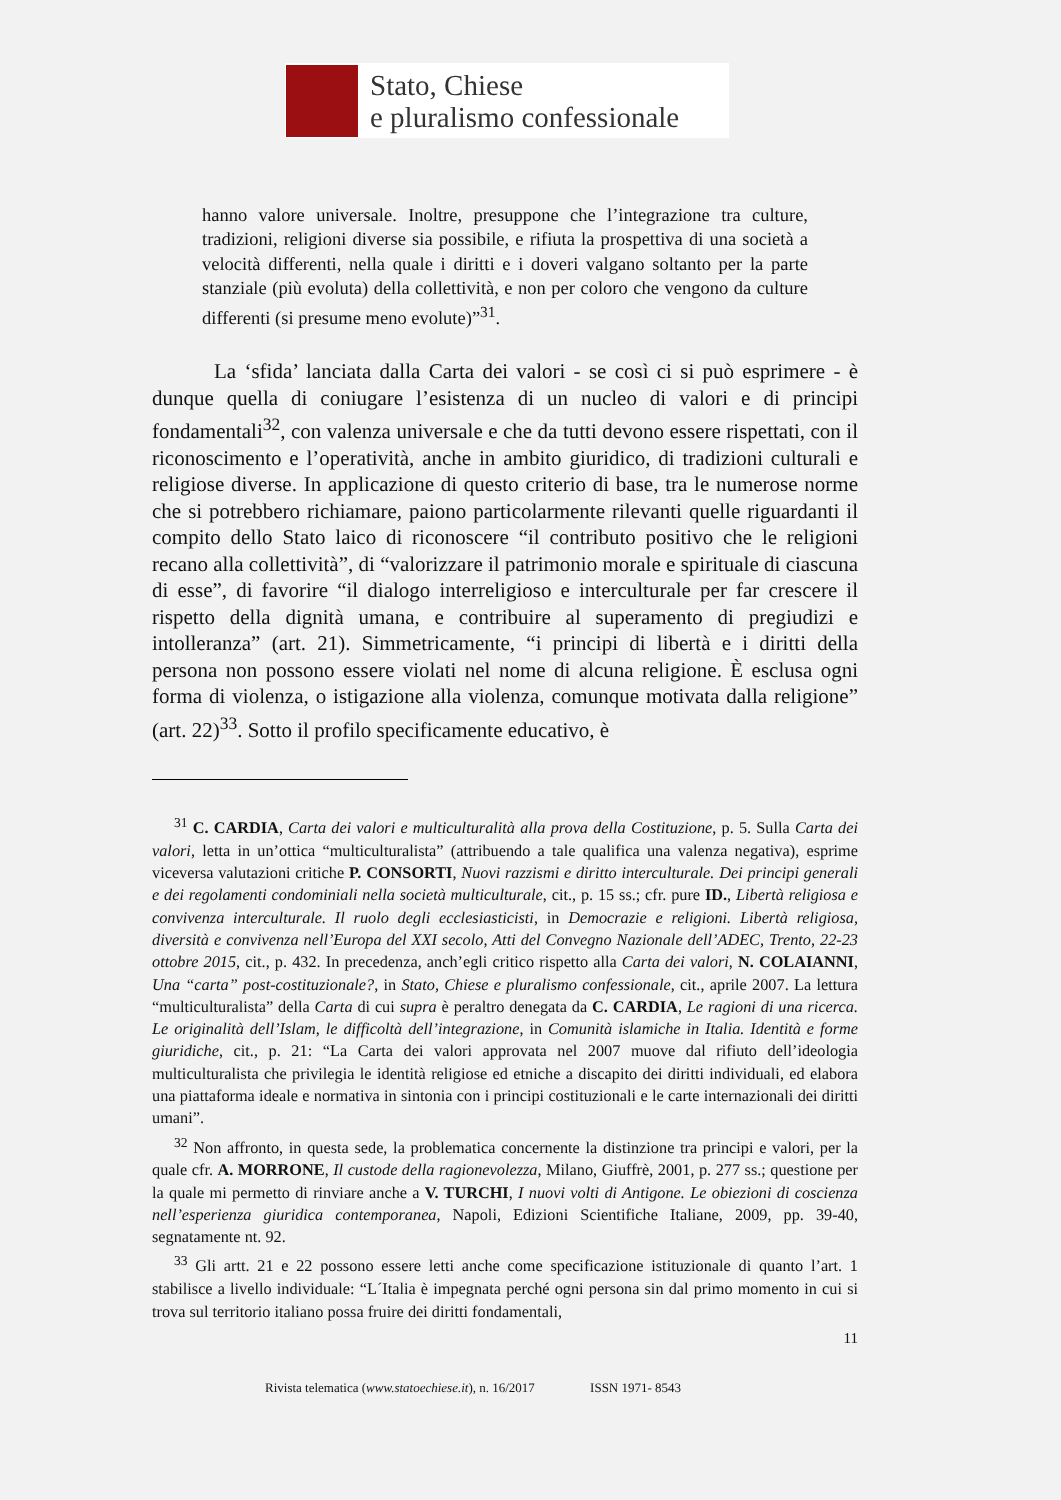Stato, Chiese
e pluralismo confessionale
hanno valore universale. Inoltre, presuppone che l’integrazione tra culture, tradizioni, religioni diverse sia possibile, e rifiuta la prospettiva di una società a velocità differenti, nella quale i diritti e i doveri valgano soltanto per la parte stanziale (più evoluta) della collettività, e non per coloro che vengono da culture differenti (si presume meno evolute)”<sup>31</sup>.
La ‘sfida’ lanciata dalla Carta dei valori - se così ci si può esprimere - è dunque quella di coniugare l’esistenza di un nucleo di valori e di principi fondamentali<sup>32</sup>, con valenza universale e che da tutti devono essere rispettati, con il riconoscimento e l’operatività, anche in ambito giuridico, di tradizioni culturali e religiose diverse. In applicazione di questo criterio di base, tra le numerose norme che si potrebbero richiamare, paiono particolarmente rilevanti quelle riguardanti il compito dello Stato laico di riconoscere “il contributo positivo che le religioni recano alla collettività”, di “valorizzare il patrimonio morale e spirituale di ciascuna di esse”, di favorire “il dialogo interreligioso e interculturale per far crescere il rispetto della dignità umana, e contribuire al superamento di pregiudizi e intolleranza” (art. 21). Simmetricamente, “i principi di libertà e i diritti della persona non possono essere violati nel nome di alcuna religione. È esclusa ogni forma di violenza, o istigazione alla violenza, comunque motivata dalla religione” (art. 22)<sup>33</sup>. Sotto il profilo specificamente educativo, è
<sup>31</sup> C. CARDIA, Carta dei valori e multiculturalità alla prova della Costituzione, p. 5. Sulla Carta dei valori, letta in un’ottica “multiculturalista” (attribuendo a tale qualifica una valenza negativa), esprime viceversa valutazioni critiche P. CONSORTI, Nuovi razzismi e diritto interculturale. Dei principi generali e dei regolamenti condominiali nella società multiculturale, cit., p. 15 ss.; cfr. pure ID., Libertà religiosa e convivenza interculturale. Il ruolo degli ecclesiasticisti, in Democrazie e religioni. Libertà religiosa, diversità e convivenza nell’Europa del XXI secolo, Atti del Convegno Nazionale dell’ADEC, Trento, 22-23 ottobre 2015, cit., p. 432. In precedenza, anch’egli critico rispetto alla Carta dei valori, N. COLAIANNI, Una “carta” post-costituzionale?, in Stato, Chiese e pluralismo confessionale, cit., aprile 2007. La lettura “multiculturalista” della Carta di cui supra è peraltro denegata da C. CARDIA, Le ragioni di una ricerca. Le originalità dell’Islam, le difficoltà dell’integrazione, in Comunità islamiche in Italia. Identità e forme giuridiche, cit., p. 21: “La Carta dei valori approvata nel 2007 muove dal rifiuto dell’ideologia multiculturalista che privilegia le identità religiose ed etniche a discapito dei diritti individuali, ed elabora una piattaforma ideale e normativa in sintonia con i principi costituzionali e le carte internazionali dei diritti umani”.
<sup>32</sup> Non affronto, in questa sede, la problematica concernente la distinzione tra principi e valori, per la quale cfr. A. MORRONE, Il custode della ragionevolezza, Milano, Giuffrè, 2001, p. 277 ss.; questione per la quale mi permetto di rinviare anche a V. TURCHI, I nuovi volti di Antigone. Le obiezioni di coscienza nell’esperienza giuridica contemporanea, Napoli, Edizioni Scientifiche Italiane, 2009, pp. 39-40, segnatamente nt. 92.
<sup>33</sup> Gli artt. 21 e 22 possono essere letti anche come specificazione istituzionale di quanto l’art. 1 stabilisce a livello individuale: “L´Italia è impegnata perché ogni persona sin dal primo momento in cui si trova sul territorio italiano possa fruire dei diritti fondamentali,
11
Rivista telematica (www.statoechiese.it), n. 16/2017 ISSN 1971- 8543